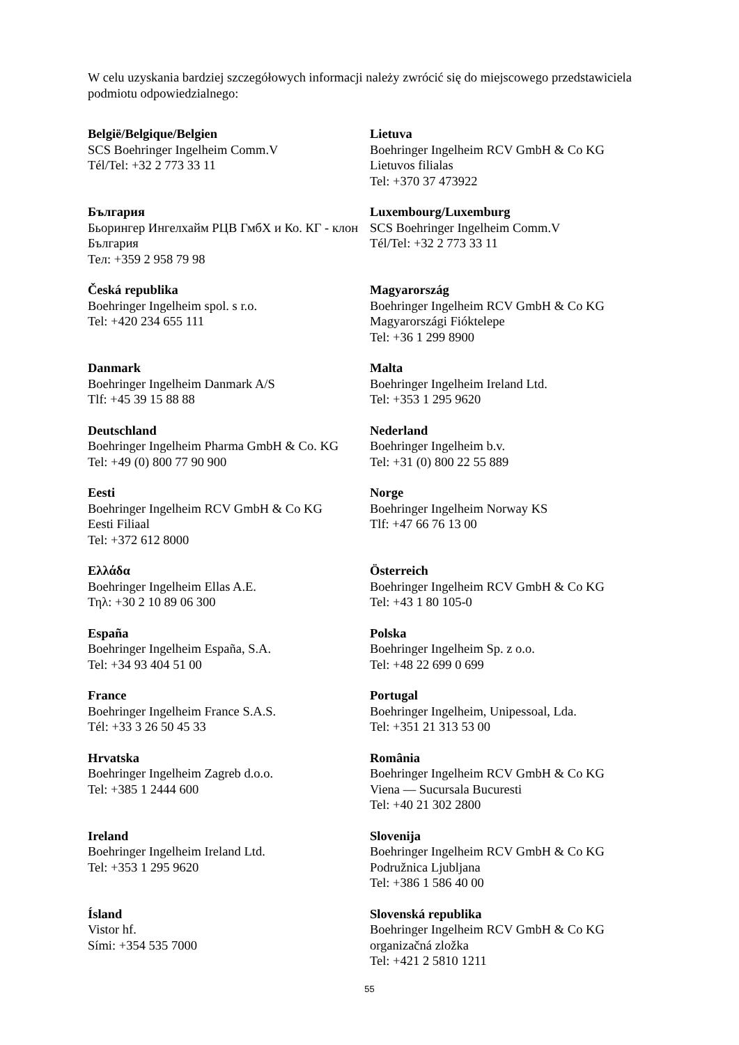W celu uzyskania bardziej szczegółowych informacji należy zwrócić się do miejscowego przedstawiciela podmiotu odpowiedzialnego:
| België/Belgique/Belgien SCS Boehringer Ingelheim Comm.V Tél/Tel: +32 2 773 33 11 | Lietuva Boehringer Ingelheim RCV GmbH & Co KG Lietuvos filialas Tel: +370 37 473922 |
| България Бьорингер Ингелхайм РЦВ ГмбХ и Ко. КГ - клон България Тел: +359 2 958 79 98 | Luxembourg/Luxemburg SCS Boehringer Ingelheim Comm.V Tél/Tel: +32 2 773 33 11 |
| Česká republika Boehringer Ingelheim spol. s r.o. Tel: +420 234 655 111 | Magyarország Boehringer Ingelheim RCV GmbH & Co KG Magyarországi Fióktelepe Tel: +36 1 299 8900 |
| Danmark Boehringer Ingelheim Danmark A/S Tlf: +45 39 15 88 88 | Malta Boehringer Ingelheim Ireland Ltd. Tel: +353 1 295 9620 |
| Deutschland Boehringer Ingelheim Pharma GmbH & Co. KG Tel: +49 (0) 800 77 90 900 | Nederland Boehringer Ingelheim b.v. Tel: +31 (0) 800 22 55 889 |
| Eesti Boehringer Ingelheim RCV GmbH & Co KG Eesti Filiaal Tel: +372 612 8000 | Norge Boehringer Ingelheim Norway KS Tlf: +47 66 76 13 00 |
| Ελλάδα Boehringer Ingelheim Ellas A.E. Τηλ: +30 2 10 89 06 300 | Österreich Boehringer Ingelheim RCV GmbH & Co KG Tel: +43 1 80 105-0 |
| España Boehringer Ingelheim España, S.A. Tel: +34 93 404 51 00 | Polska Boehringer Ingelheim Sp. z o.o. Tel: +48 22 699 0 699 |
| France Boehringer Ingelheim France S.A.S. Tél: +33 3 26 50 45 33 | Portugal Boehringer Ingelheim, Unipessoal, Lda. Tel: +351 21 313 53 00 |
| Hrvatska Boehringer Ingelheim Zagreb d.o.o. Tel: +385 1 2444 600 | România Boehringer Ingelheim RCV GmbH & Co KG Viena — Sucursala Bucuresti Tel: +40 21 302 2800 |
| Ireland Boehringer Ingelheim Ireland Ltd. Tel: +353 1 295 9620 | Slovenija Boehringer Ingelheim RCV GmbH & Co KG Podružnica Ljubljana Tel: +386 1 586 40 00 |
| Ísland Vistor hf. Sími: +354 535 7000 | Slovenská republika Boehringer Ingelheim RCV GmbH & Co KG organizačná zložka Tel: +421 2 5810 1211 |
55